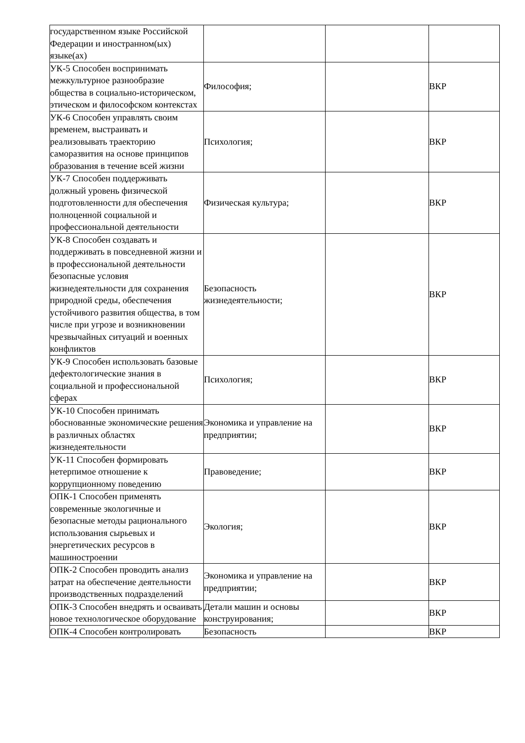| государственном языке Российской Федерации и иностранном(ых) языке(ах) | | | |
| УК-5 Способен воспринимать межкультурное разнообразие общества в социально-историческом, этическом и философском контекстах | Философия; | | ВКР |
| УК-6 Способен управлять своим временем, выстраивать и реализовывать траекторию саморазвития на основе принципов образования в течение всей жизни | Психология; | | ВКР |
| УК-7 Способен поддерживать должный уровень физической подготовленности для обеспечения полноценной социальной и профессиональной деятельности | Физическая культура; | | ВКР |
| УК-8 Способен создавать и поддерживать в повседневной жизни и в профессиональной деятельности безопасные условия жизнедеятельности для сохранения природной среды, обеспечения устойчивого развития общества, в том числе при угрозе и возникновении чрезвычайных ситуаций и военных конфликтов | Безопасность жизнедеятельности; | | ВКР |
| УК-9 Способен использовать базовые дефектологические знания в социальной и профессиональной сферах | Психология; | | ВКР |
| УК-10 Способен принимать обоснованные экономические решения в различных областях жизнедеятельности | Экономика и управление на предприятии; | | ВКР |
| УК-11 Способен формировать нетерпимое отношение к коррупционному поведению | Правоведение; | | ВКР |
| ОПК-1 Способен применять современные экологичные и безопасные методы рационального использования сырьевых и энергетических ресурсов в машиностроении | Экология; | | ВКР |
| ОПК-2 Способен проводить анализ затрат на обеспечение деятельности производственных подразделений | Экономика и управление на предприятии; | | ВКР |
| ОПК-3 Способен внедрять и осваивать новое технологическое оборудование | Детали машин и основы конструирования; | | ВКР |
| ОПК-4 Способен контролировать | Безопасность | | ВКР |